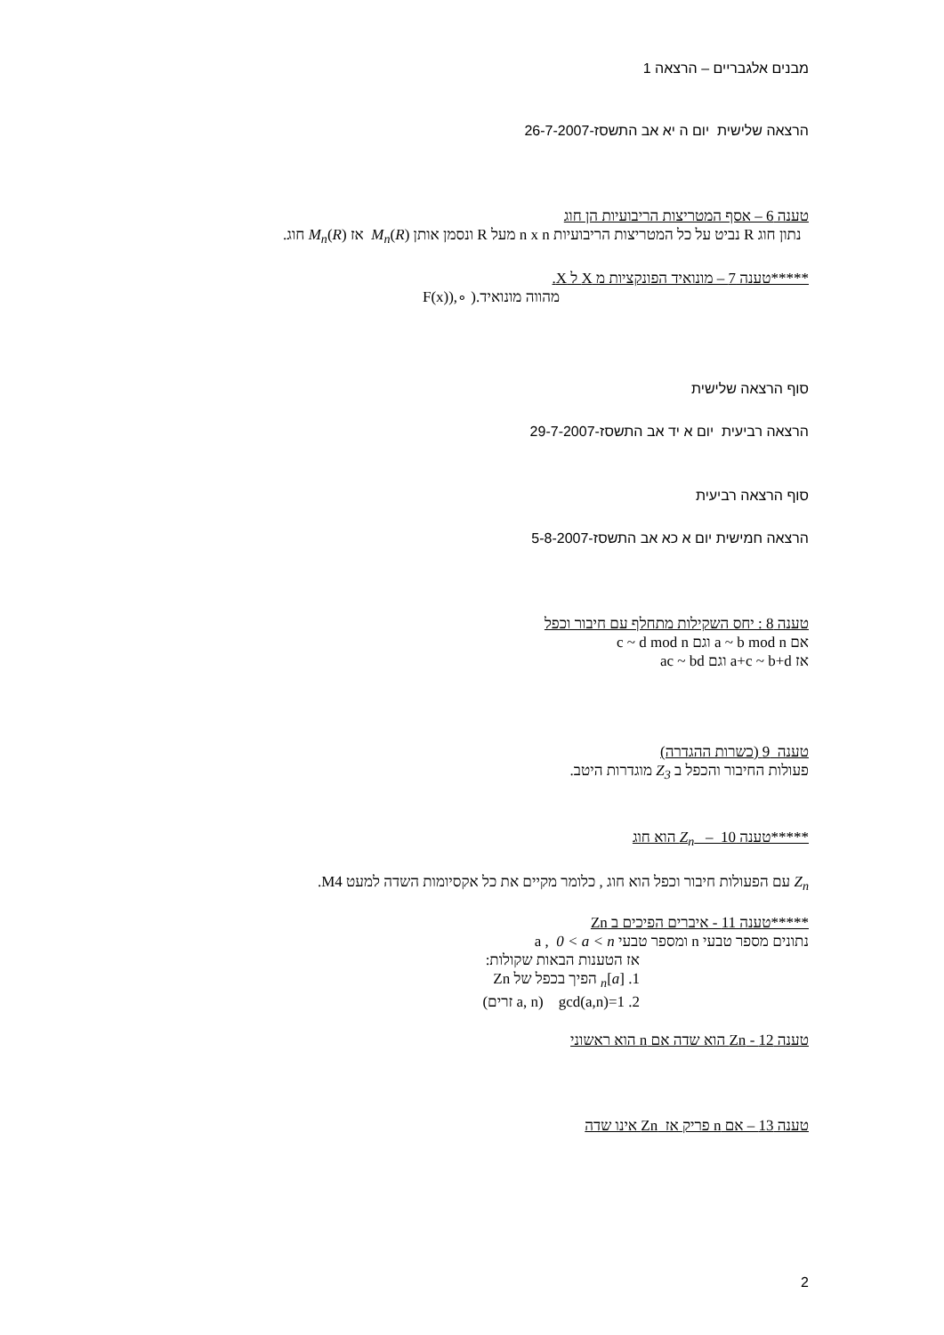מבנים אלגבריים – הרצאה 1
הרצאה שלישית יום ה יא אב התשסז-26-7-2007
טענה 6 – אסף המטריצות הריבועיות הן חוג
נתון חוג R נביט על כל המטריצות הריבועיות n x n מעל R ונסמן אותן M<sub>n</sub>(R) אז M<sub>n</sub>(R) חוג.
*****טענה 7 – מונואיד הפונקציות מ X ל X.
מהווה מונואיד.( ∘,(F(x)
סוף הרצאה שלישית
הרצאה רביעית יום א יד אב התשסז-29-7-2007
סוף הרצאה רביעית
הרצאה חמישית יום א כא אב התשסז-5-8-2007
טענה 8 : יחס השקילות מתחלף עם חיבור וכפל
אם a ~ b mod n וגם c ~ d mod n
אז a+c ~ b+d וגם ac ~ bd
טענה 9 (כשרות ההגדרה)
פעולות החיבור והכפל ב Z<sub>3</sub> מוגדרות היטב.
*****טענה 10 – Z<sub>n</sub> הוא חוג
Z<sub>n</sub> עם הפעולות חיבור וכפל הוא חוג , כלומר מקיים את כל אקסיומות השדה למעט M4.
*****טענה 11 - איברים הפיכים ב Zn
נתונים מספר טבעי n ומספר טבעי a , 0 < a < n
אז הטענות הבאות שקולות:
1. [a]<sub>n</sub> הפיך בכפל של Zn
2. gcd(a,n)=1 (a, n זרים)
טענה 12 - Zn הוא שדה אם n הוא ראשוני
טענה 13 – אם n פריק אז Zn אינו שדה
2